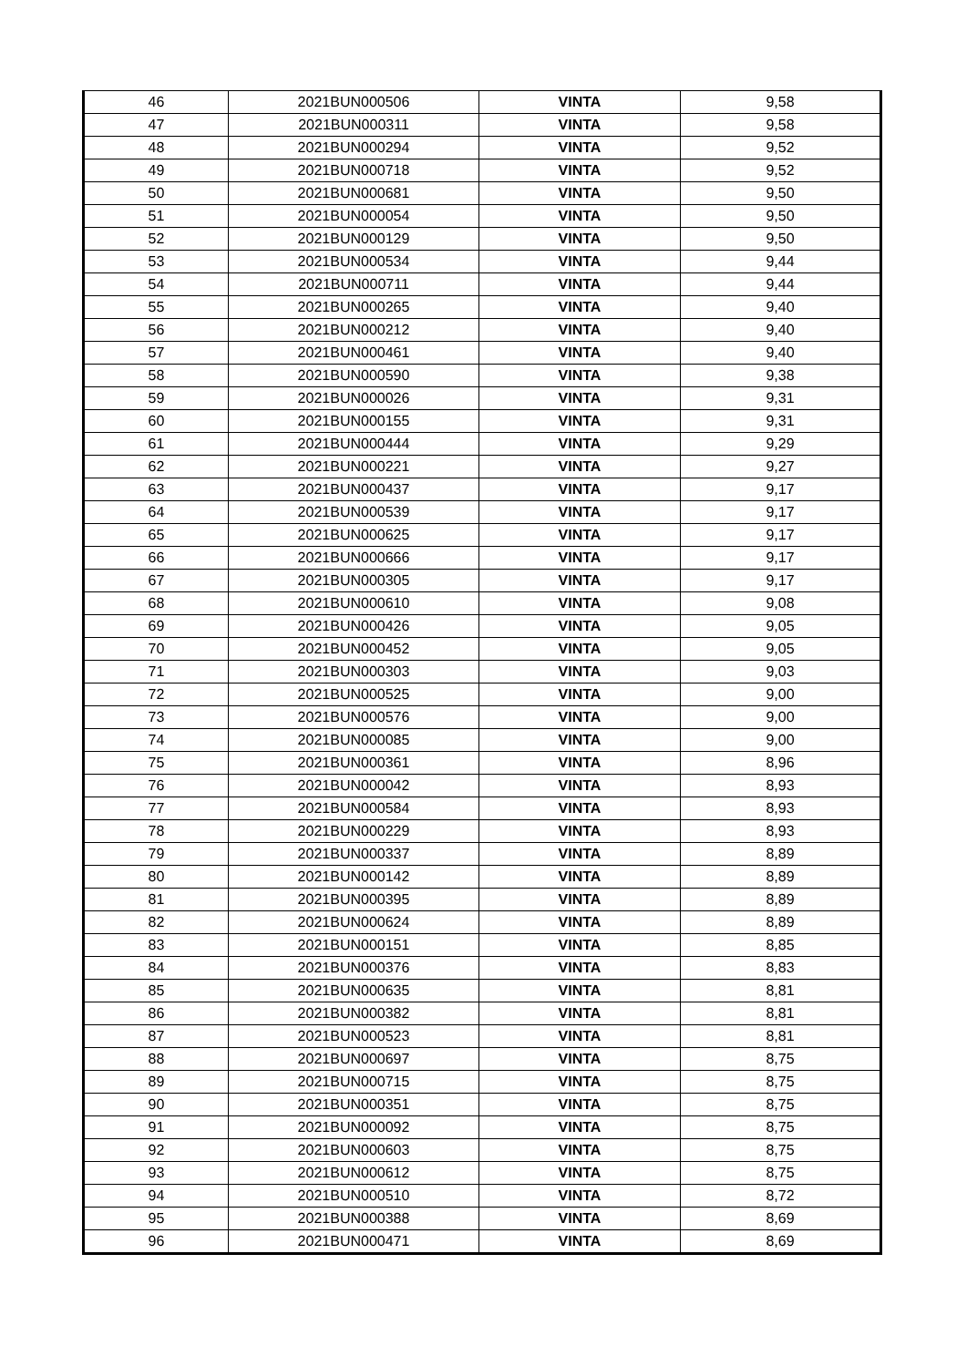| 46 | 2021BUN000506 | VINTA | 9,58 |
| 47 | 2021BUN000311 | VINTA | 9,58 |
| 48 | 2021BUN000294 | VINTA | 9,52 |
| 49 | 2021BUN000718 | VINTA | 9,52 |
| 50 | 2021BUN000681 | VINTA | 9,50 |
| 51 | 2021BUN000054 | VINTA | 9,50 |
| 52 | 2021BUN000129 | VINTA | 9,50 |
| 53 | 2021BUN000534 | VINTA | 9,44 |
| 54 | 2021BUN000711 | VINTA | 9,44 |
| 55 | 2021BUN000265 | VINTA | 9,40 |
| 56 | 2021BUN000212 | VINTA | 9,40 |
| 57 | 2021BUN000461 | VINTA | 9,40 |
| 58 | 2021BUN000590 | VINTA | 9,38 |
| 59 | 2021BUN000026 | VINTA | 9,31 |
| 60 | 2021BUN000155 | VINTA | 9,31 |
| 61 | 2021BUN000444 | VINTA | 9,29 |
| 62 | 2021BUN000221 | VINTA | 9,27 |
| 63 | 2021BUN000437 | VINTA | 9,17 |
| 64 | 2021BUN000539 | VINTA | 9,17 |
| 65 | 2021BUN000625 | VINTA | 9,17 |
| 66 | 2021BUN000666 | VINTA | 9,17 |
| 67 | 2021BUN000305 | VINTA | 9,17 |
| 68 | 2021BUN000610 | VINTA | 9,08 |
| 69 | 2021BUN000426 | VINTA | 9,05 |
| 70 | 2021BUN000452 | VINTA | 9,05 |
| 71 | 2021BUN000303 | VINTA | 9,03 |
| 72 | 2021BUN000525 | VINTA | 9,00 |
| 73 | 2021BUN000576 | VINTA | 9,00 |
| 74 | 2021BUN000085 | VINTA | 9,00 |
| 75 | 2021BUN000361 | VINTA | 8,96 |
| 76 | 2021BUN000042 | VINTA | 8,93 |
| 77 | 2021BUN000584 | VINTA | 8,93 |
| 78 | 2021BUN000229 | VINTA | 8,93 |
| 79 | 2021BUN000337 | VINTA | 8,89 |
| 80 | 2021BUN000142 | VINTA | 8,89 |
| 81 | 2021BUN000395 | VINTA | 8,89 |
| 82 | 2021BUN000624 | VINTA | 8,89 |
| 83 | 2021BUN000151 | VINTA | 8,85 |
| 84 | 2021BUN000376 | VINTA | 8,83 |
| 85 | 2021BUN000635 | VINTA | 8,81 |
| 86 | 2021BUN000382 | VINTA | 8,81 |
| 87 | 2021BUN000523 | VINTA | 8,81 |
| 88 | 2021BUN000697 | VINTA | 8,75 |
| 89 | 2021BUN000715 | VINTA | 8,75 |
| 90 | 2021BUN000351 | VINTA | 8,75 |
| 91 | 2021BUN000092 | VINTA | 8,75 |
| 92 | 2021BUN000603 | VINTA | 8,75 |
| 93 | 2021BUN000612 | VINTA | 8,75 |
| 94 | 2021BUN000510 | VINTA | 8,72 |
| 95 | 2021BUN000388 | VINTA | 8,69 |
| 96 | 2021BUN000471 | VINTA | 8,69 |